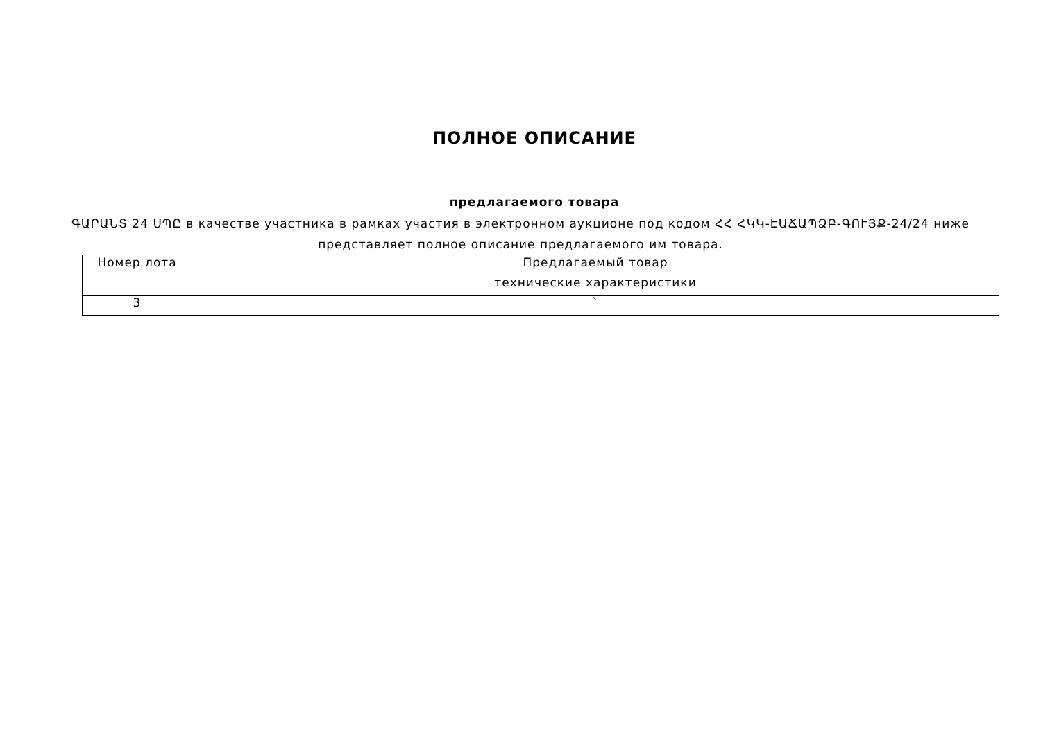ПОЛНОЕ ОПИСАНИЕ
предлагаемого товара
ԳԱՐԱՆՏ 24 ՍՊԸ в качестве участника в рамках участия в электронном аукционе под кодом ՀՀ ՀԿԿ-ԷԱՃԱՊՁԲ-ԳՈՒՅՔ-24/24 ниже представляет полное описание предлагаемого им товара.
| Номер лота | Предлагаемый товар |
| | технические характеристики |
| 3 | ` |